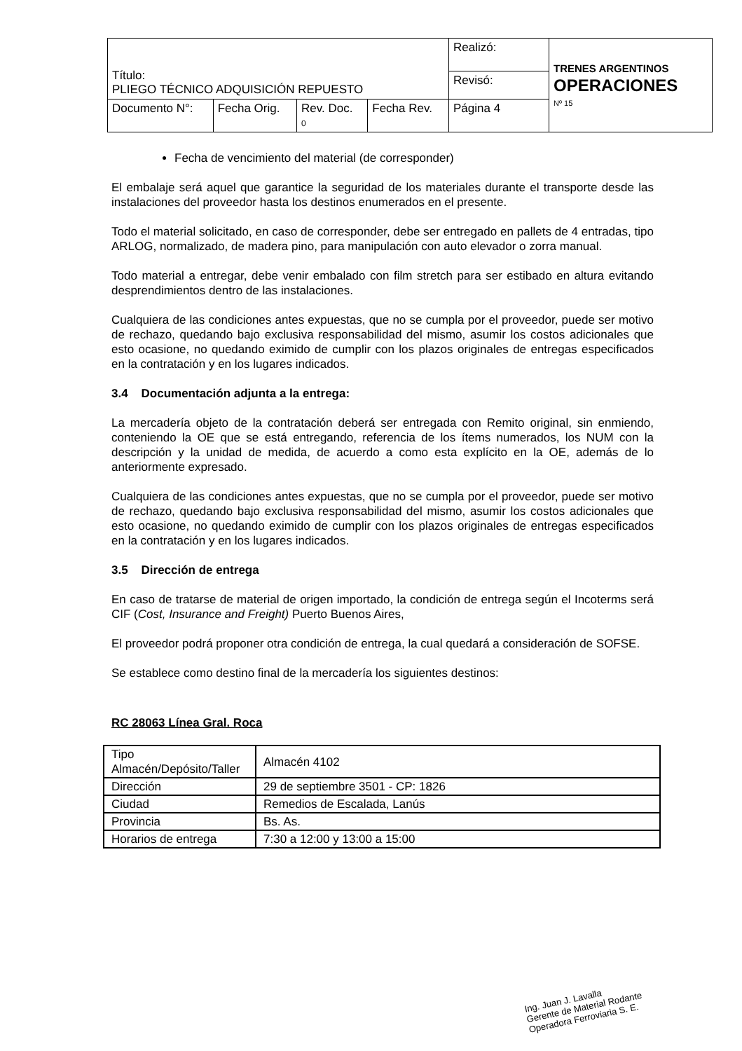| Título: PLIEGO TÉCNICO ADQUISICIÓN REPUESTO | | | | Realizó: | TRENES ARGENTINOS OPERACIONES Nº 15 |
| | | | | Revisó: | |
| Documento N°: | Fecha Orig. | Rev. Doc. 0 | Fecha Rev. | Página 4 | |
Fecha de vencimiento del material (de corresponder)
El embalaje será aquel que garantice la seguridad de los materiales durante el transporte desde las instalaciones del proveedor hasta los destinos enumerados en el presente.
Todo el material solicitado, en caso de corresponder, debe ser entregado en pallets de 4 entradas, tipo ARLOG, normalizado, de madera pino, para manipulación con auto elevador o zorra manual.
Todo material a entregar, debe venir embalado con film stretch para ser estibado en altura evitando desprendimientos dentro de las instalaciones.
Cualquiera de las condiciones antes expuestas, que no se cumpla por el proveedor, puede ser motivo de rechazo, quedando bajo exclusiva responsabilidad del mismo, asumir los costos adicionales que esto ocasione, no quedando eximido de cumplir con los plazos originales de entregas especificados en la contratación y en los lugares indicados.
3.4 Documentación adjunta a la entrega:
La mercadería objeto de la contratación deberá ser entregada con Remito original, sin enmiendo, conteniendo la OE que se está entregando, referencia de los ítems numerados, los NUM con la descripción y la unidad de medida, de acuerdo a como esta explícito en la OE, además de lo anteriormente expresado.
Cualquiera de las condiciones antes expuestas, que no se cumpla por el proveedor, puede ser motivo de rechazo, quedando bajo exclusiva responsabilidad del mismo, asumir los costos adicionales que esto ocasione, no quedando eximido de cumplir con los plazos originales de entregas especificados en la contratación y en los lugares indicados.
3.5 Dirección de entrega
En caso de tratarse de material de origen importado, la condición de entrega según el Incoterms será CIF (Cost, Insurance and Freight) Puerto Buenos Aires,
El proveedor podrá proponer otra condición de entrega, la cual quedará a consideración de SOFSE.
Se establece como destino final de la mercadería los siguientes destinos:
RC 28063 Línea Gral. Roca
| Tipo Almacén/Depósito/Taller | Almacén 4102 |
| Dirección | 29 de septiembre 3501 - CP: 1826 |
| Ciudad | Remedios de Escalada, Lanús |
| Provincia | Bs. As. |
| Horarios de entrega | 7:30 a 12:00 y 13:00 a 15:00 |
Ing. Juan J. Lavalla
Gerente de Material Rodante
Operadora Ferroviaria S. E.